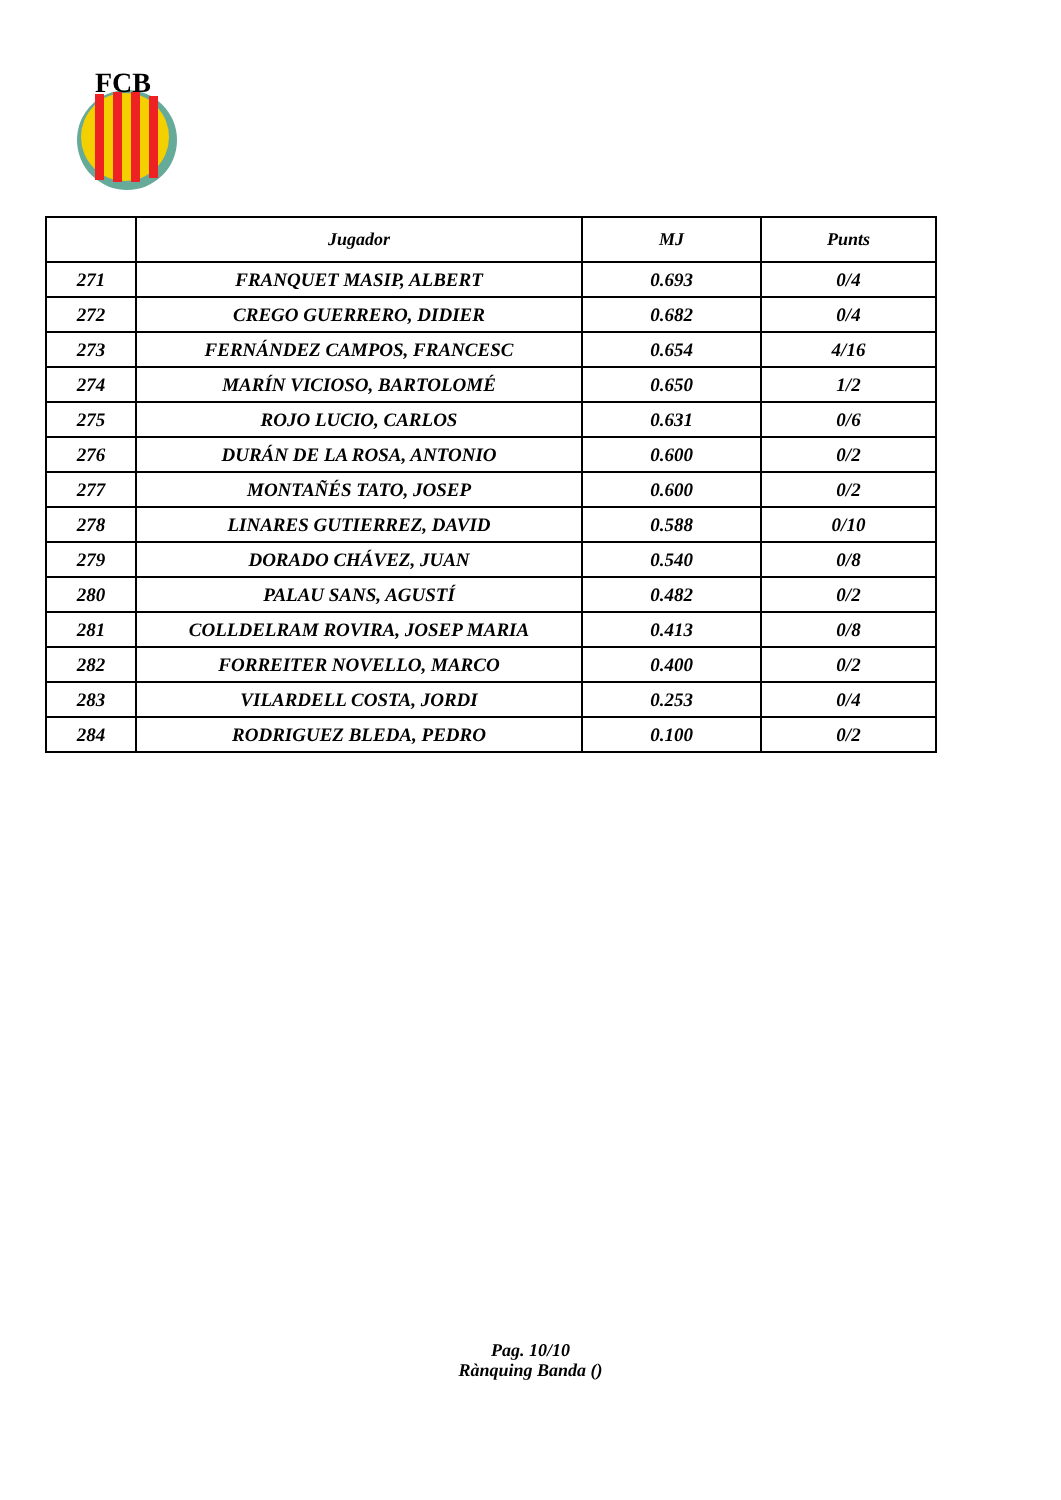FCB
| | Jugador | MJ | Punts |
| --- | --- | --- | --- |
| 271 | FRANQUET MASIP, ALBERT | 0.693 | 0/4 |
| 272 | CREGO GUERRERO, DIDIER | 0.682 | 0/4 |
| 273 | FERNÁNDEZ CAMPOS, FRANCESC | 0.654 | 4/16 |
| 274 | MARÍN VICIOSO, BARTOLOMÉ | 0.650 | 1/2 |
| 275 | ROJO LUCIO, CARLOS | 0.631 | 0/6 |
| 276 | DURÁN DE LA ROSA, ANTONIO | 0.600 | 0/2 |
| 277 | MONTAÑÉS TATO, JOSEP | 0.600 | 0/2 |
| 278 | LINARES GUTIERREZ, DAVID | 0.588 | 0/10 |
| 279 | DORADO CHÁVEZ, JUAN | 0.540 | 0/8 |
| 280 | PALAU SANS, AGUSTÍ | 0.482 | 0/2 |
| 281 | COLLDELRAM ROVIRA, JOSEP MARIA | 0.413 | 0/8 |
| 282 | FORREITER NOVELLO, MARCO | 0.400 | 0/2 |
| 283 | VILARDELL COSTA, JORDI | 0.253 | 0/4 |
| 284 | RODRIGUEZ BLEDA, PEDRO | 0.100 | 0/2 |
Pag. 10/10
Rànquing Banda ()